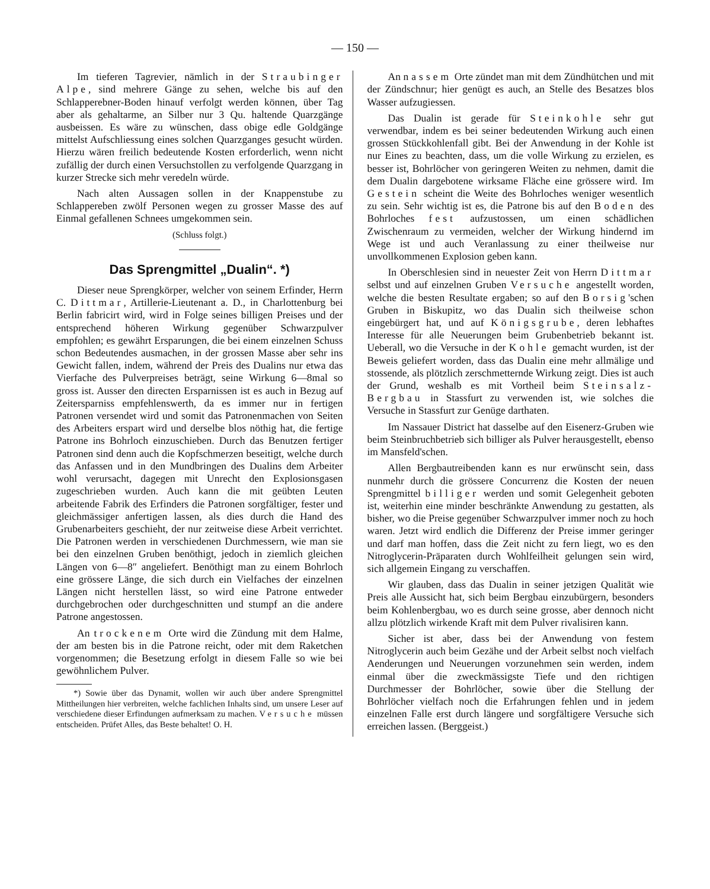— 150 —
Im tieferen Tagrevier, nämlich in der Straubinger Alpe, sind mehrere Gänge zu sehen, welche bis auf den Schlapperebner-Boden hinauf verfolgt werden können, über Tag aber als gehaltarme, an Silber nur 3 Qu. haltende Quarzgänge ausbeissen. Es wäre zu wünschen, dass obige edle Goldgänge mittelst Aufschliessung eines solchen Quarzganges gesucht würden. Hierzu wären freilich bedeutende Kosten erforderlich, wenn nicht zufällig der durch einen Versuchstollen zu verfolgende Quarzgang in kurzer Strecke sich mehr veredeln würde.
Nach alten Aussagen sollen in der Knappenstube zu Schlappereben zwölf Personen wegen zu grosser Masse des auf Einmal gefallenen Schnees umgekommen sein.
(Schluss folgt.)
Das Sprengmittel „Dualin“. *)
Dieser neue Sprengkörper, welcher von seinem Erfinder, Herrn C. Dittmar, Artillerie-Lieutenant a. D., in Charlottenburg bei Berlin fabricirt wird, wird in Folge seines billigen Preises und der entsprechend höheren Wirkung gegenüber Schwarzpulver empfohlen; es gewährt Ersparungen, die bei einem einzelnen Schuss schon Bedeutendes ausmachen, in der grossen Masse aber sehr ins Gewicht fallen, indem, während der Preis des Dualins nur etwa das Vierfache des Pulverpreises beträgt, seine Wirkung 6—8mal so gross ist. Ausser den directen Ersparnissen ist es auch in Bezug auf Zeitersparniss empfehlenswerth, da es immer nur in fertigen Patronen versendet wird und somit das Patronenmachen von Seiten des Arbeiters erspart wird und derselbe blos nöthig hat, die fertige Patrone ins Bohrloch einzuschieben. Durch das Benutzen fertiger Patronen sind denn auch die Kopfschmerzen beseitigt, welche durch das Anfassen und in den Mundbringen des Dualins dem Arbeiter wohl verursacht, dagegen mit Unrecht den Explosionsgasen zugeschrieben wurden. Auch kann die mit geübten Leuten arbeitende Fabrik des Erfinders die Patronen sorgfältiger, fester und gleichmässiger anfertigen lassen, als dies durch die Hand des Grubenarbeiters geschieht, der nur zeitweise diese Arbeit verrichtet. Die Patronen werden in verschiedenen Durchmessern, wie man sie bei den einzelnen Gruben benöthigt, jedoch in ziemlich gleichen Längen von 6—8″ angeliefert. Benöthigt man zu einem Bohrloch eine grössere Länge, die sich durch ein Vielfaches der einzelnen Längen nicht herstellen lässt, so wird eine Patrone entweder durchgebrochen oder durchgeschnitten und stumpf an die andere Patrone angestossen.
An trockenem Orte wird die Zündung mit dem Halme, der am besten bis in die Patrone reicht, oder mit dem Raketchen vorgenommen; die Besetzung erfolgt in diesem Falle so wie bei gewöhnlichem Pulver.
*) Sowie über das Dynamit, wollen wir auch über andere Sprengmittel Mittheilungen hier verbreiten, welche fachlichen Inhalts sind, um unsere Leser auf verschiedene dieser Erfindungen aufmerksam zu machen. Versuche müssen entscheiden. Prüfet Alles, das Beste behaltet! O. H.
An nassem Orte zündet man mit dem Zündhütchen und mit der Zündschnur; hier genügt es auch, an Stelle des Besatzes blos Wasser aufzugiessen.
Das Dualin ist gerade für Steinkohle sehr gut verwendbar, indem es bei seiner bedeutenden Wirkung auch einen grossen Stückkohlenfall gibt. Bei der Anwendung in der Kohle ist nur Eines zu beachten, dass, um die volle Wirkung zu erzielen, es besser ist, Bohrlöcher von geringeren Weiten zu nehmen, damit die dem Dualin dargebotene wirksame Fläche eine grössere wird. Im Gestein scheint die Weite des Bohrloches weniger wesentlich zu sein. Sehr wichtig ist es, die Patrone bis auf den Boden des Bohrloches fest aufzustossen, um einen schädlichen Zwischenraum zu vermeiden, welcher der Wirkung hindernd im Wege ist und auch Veranlassung zu einer theilweise nur unvollkommenen Explosion geben kann.
In Oberschlesien sind in neuester Zeit von Herrn Dittmar selbst und auf einzelnen Gruben Versuche angestellt worden, welche die besten Resultate ergaben; so auf den Borsig'schen Gruben in Biskupitz, wo das Dualin sich theilweise schon eingebürgert hat, und auf Königsgrube, deren lebhaftes Interesse für alle Neuerungen beim Grubenbetrieb bekannt ist. Ueberall, wo die Versuche in der Kohle gemacht wurden, ist der Beweis geliefert worden, dass das Dualin eine mehr allmälige und stossende, als plötzlich zerschmetternde Wirkung zeigt. Dies ist auch der Grund, weshalb es mit Vortheil beim Steinsalz-Bergbau in Stassfurt zu verwenden ist, wie solches die Versuche in Stassfurt zur Genüge darthaten.
Im Nassauer District hat dasselbe auf den Eisenerz-Gruben wie beim Steinbruchbetrieb sich billiger als Pulver herausgestellt, ebenso im Mansfeld'schen.
Allen Bergbautreibenden kann es nur erwünscht sein, dass nunmehr durch die grössere Concurrenz die Kosten der neuen Sprengmittel billiger werden und somit Gelegenheit geboten ist, weiterhin eine minder beschränkte Anwendung zu gestatten, als bisher, wo die Preise gegenüber Schwarzpulver immer noch zu hoch waren. Jetzt wird endlich die Differenz der Preise immer geringer und darf man hoffen, dass die Zeit nicht zu fern liegt, wo es den Nitroglycerin-Präparaten durch Wohlfeilheit gelungen sein wird, sich allgemein Eingang zu verschaffen.
Wir glauben, dass das Dualin in seiner jetzigen Qualität wie Preis alle Aussicht hat, sich beim Bergbau einzubürgern, besonders beim Kohlenbergbau, wo es durch seine grosse, aber dennoch nicht allzu plötzlich wirkende Kraft mit dem Pulver rivalisiren kann.
Sicher ist aber, dass bei der Anwendung von festem Nitroglycerin auch beim Gezähe und der Arbeit selbst noch vielfach Aenderungen und Neuerungen vorzunehmen sein werden, indem einmal über die zweckmässigste Tiefe und den richtigen Durchmesser der Bohrlöcher, sowie über die Stellung der Bohrlöcher vielfach noch die Erfahrungen fehlen und in jedem einzelnen Falle erst durch längere und sorgfältigere Versuche sich erreichen lassen. (Berggeist.)